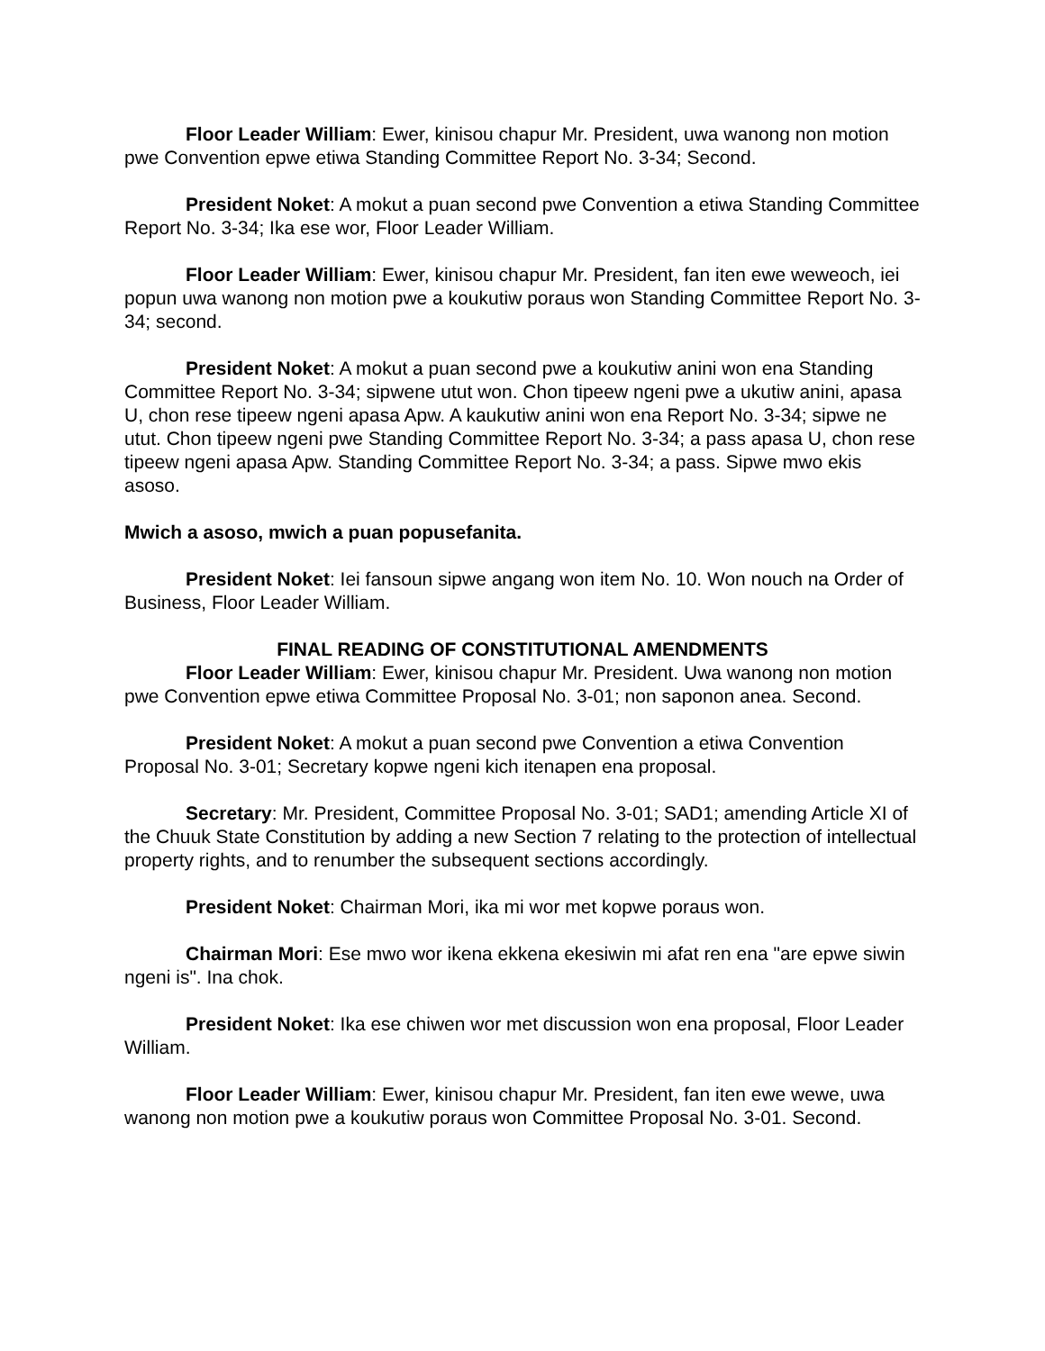Floor Leader William: Ewer, kinisou chapur Mr. President, uwa wanong non motion pwe Convention epwe etiwa Standing Committee Report No. 3-34; Second.
President Noket: A mokut a puan second pwe Convention a etiwa Standing Committee Report No. 3-34; Ika ese wor, Floor Leader William.
Floor Leader William: Ewer, kinisou chapur Mr. President, fan iten ewe weweoch, iei popun uwa wanong non motion pwe a koukutiw poraus won Standing Committee Report No. 3-34; second.
President Noket: A mokut a puan second pwe a koukutiw anini won ena Standing Committee Report No. 3-34; sipwene utut won. Chon tipeew ngeni pwe a ukutiw anini, apasa U, chon rese tipeew ngeni apasa Apw. A kaukutiw anini won ena Report No. 3-34; sipwe ne utut. Chon tipeew ngeni pwe Standing Committee Report No. 3-34; a pass apasa U, chon rese tipeew ngeni apasa Apw. Standing Committee Report No. 3-34; a pass. Sipwe mwo ekis asoso.
Mwich a asoso, mwich a puan popusefanita.
President Noket: Iei fansoun sipwe angang won item No. 10. Won nouch na Order of Business, Floor Leader William.
FINAL READING OF CONSTITUTIONAL AMENDMENTS
Floor Leader William: Ewer, kinisou chapur Mr. President. Uwa wanong non motion pwe Convention epwe etiwa Committee Proposal No. 3-01; non saponon anea. Second.
President Noket: A mokut a puan second pwe Convention a etiwa Convention Proposal No. 3-01; Secretary kopwe ngeni kich itenapen ena proposal.
Secretary: Mr. President, Committee Proposal No. 3-01; SAD1; amending Article XI of the Chuuk State Constitution by adding a new Section 7 relating to the protection of intellectual property rights, and to renumber the subsequent sections accordingly.
President Noket: Chairman Mori, ika mi wor met kopwe poraus won.
Chairman Mori: Ese mwo wor ikena ekkena ekesiwin mi afat ren ena "are epwe siwin ngeni is". Ina chok.
President Noket: Ika ese chiwen wor met discussion won ena proposal, Floor Leader William.
Floor Leader William: Ewer, kinisou chapur Mr. President, fan iten ewe wewe, uwa wanong non motion pwe a koukutiw poraus won Committee Proposal No. 3-01. Second.